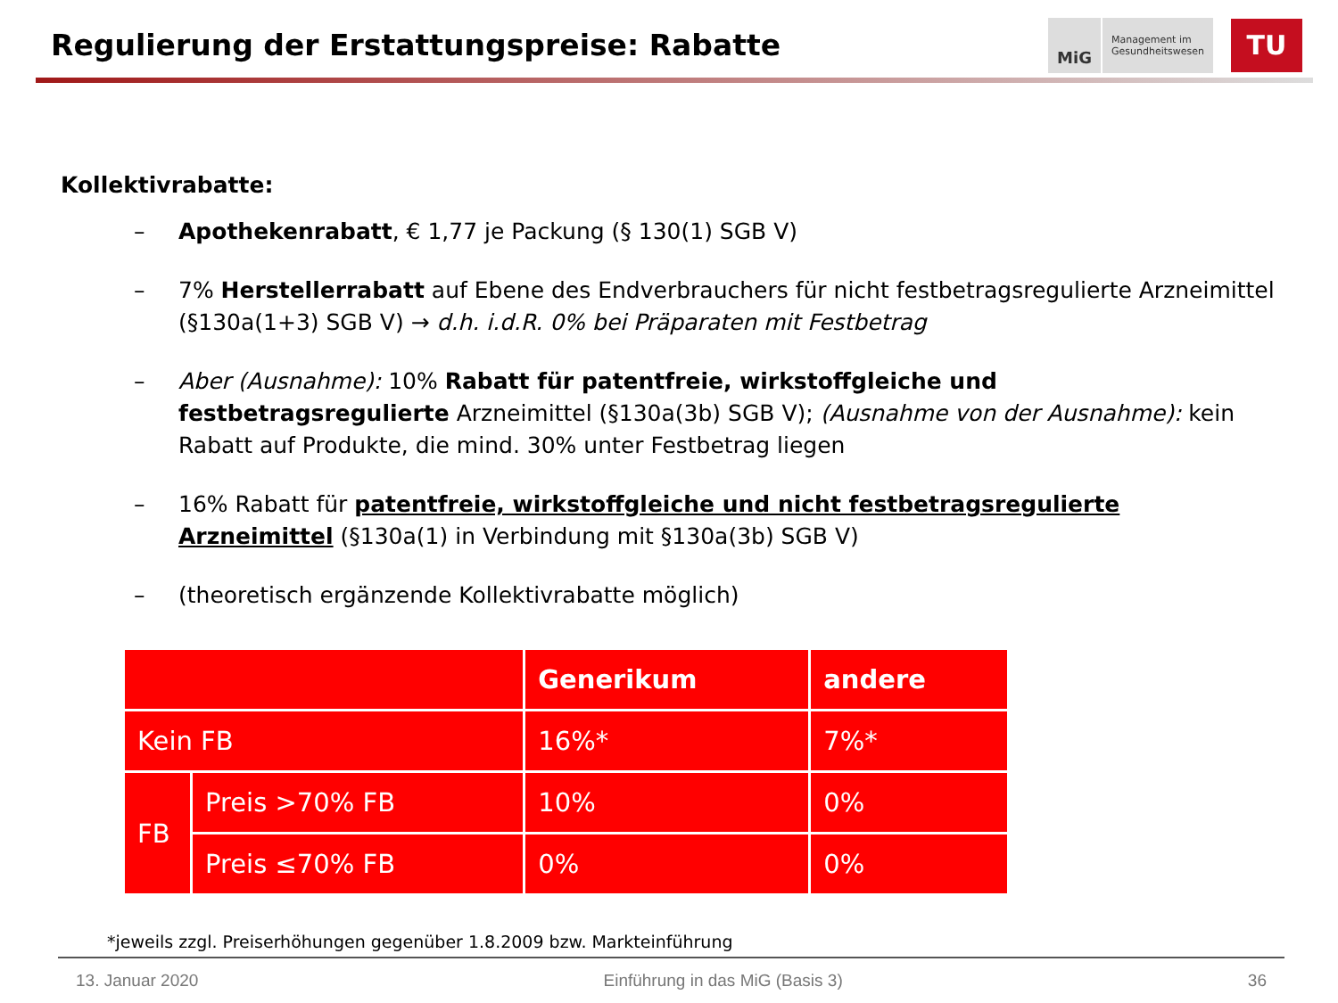Regulierung der Erstattungspreise: Rabatte
MiG Management im
Gesundheitswesen
TU
Kollektivrabatte:
– Apothekenrabatt, € 1,77 je Packung (§ 130(1) SGB V)
– 7% Herstellerrabatt auf Ebene des Endverbrauchers für nicht festbetragsregulierte Arzneimittel (§130a(1+3) SGB V) → d.h. i.d.R. 0% bei Präparaten mit Festbetrag
– Aber (Ausnahme): 10% Rabatt für patentfreie, wirkstoffgleiche und festbetragsregulierte Arzneimittel (§130a(3b) SGB V); (Ausnahme von der Ausnahme): kein Rabatt auf Produkte, die mind. 30% unter Festbetrag liegen
– 16% Rabatt für patentfreie, wirkstoffgleiche und nicht festbetragsregulierte Arzneimittel (§130a(1) in Verbindung mit §130a(3b) SGB V)
– (theoretisch ergänzende Kollektivrabatte möglich)
| | | Generikum | andere |
| Kein FB | | 16%* | 7%* |
| FB | Preis >70% FB | 10% | 0% |
| | Preis ≤70% FB | 0% | 0% |
*jeweils zzgl. Preiserhöhungen gegenüber 1.8.2009 bzw. Markteinführung
13. Januar 2020 Einführung in das MiG (Basis 3) 36